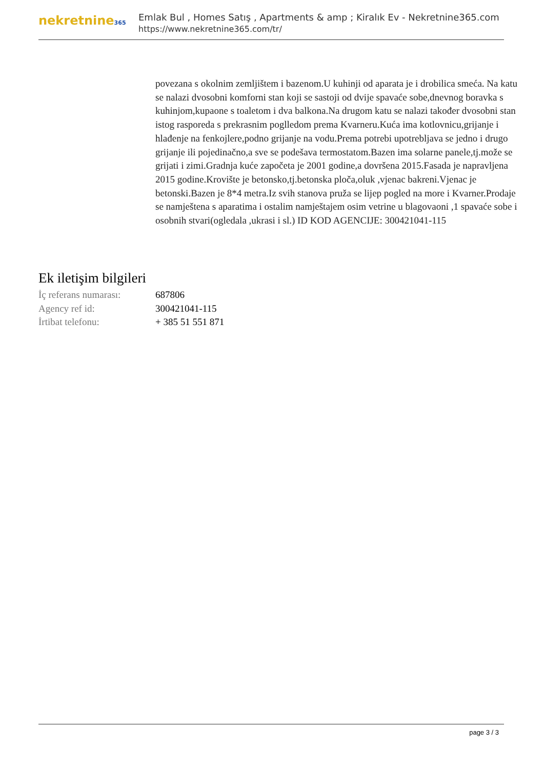nekretnine365
Emlak Bul , Homes Satış , Apartments & amp ; Kiralık Ev - Nekretnine365.com
https://www.nekretnine365.com/tr/
povezana s okolnim zemljištem i bazenom.U kuhinji od aparata je i drobilica smeća. Na katu se nalazi dvosobni komforni stan koji se sastoji od dvije spavaće sobe,dnevnog boravka s kuhinjom,kupaone s toaletom i dva balkona.Na drugom katu se nalazi također dvosobni stan istog rasporeda s prekrasnim poglledom prema Kvarneru.Kuća ima kotlovnicu,grijanje i hlađenje na fenkojlere,podno grijanje na vodu.Prema potrebi upotrebljava se jedno i drugo grijanje ili pojedinačno,a sve se podešava termostatom.Bazen ima solarne panele,tj.može se grijati i zimi.Gradnja kuće započeta je 2001 godine,a dovršena 2015.Fasada je napravljena 2015 godine.Krovište je betonsko,tj.betonska ploča,oluk ,vjenac bakreni.Vjenac je betonski.Bazen je 8*4 metra.Iz svih stanova pruža se lijep pogled na more i Kvarner.Prodaje se namještena s aparatima i ostalim namještajem osim vetrine u blagovaoni ,1 spavaće sobe i osobnih stvari(ogledala ,ukrasi i sl.) ID KOD AGENCIJE: 300421041-115
Ek iletişim bilgileri
| İç referans numarası: | 687806 |
| Agency ref id: | 300421041-115 |
| İrtibat telefonu: | + 385 51 551 871 |
page 3 / 3